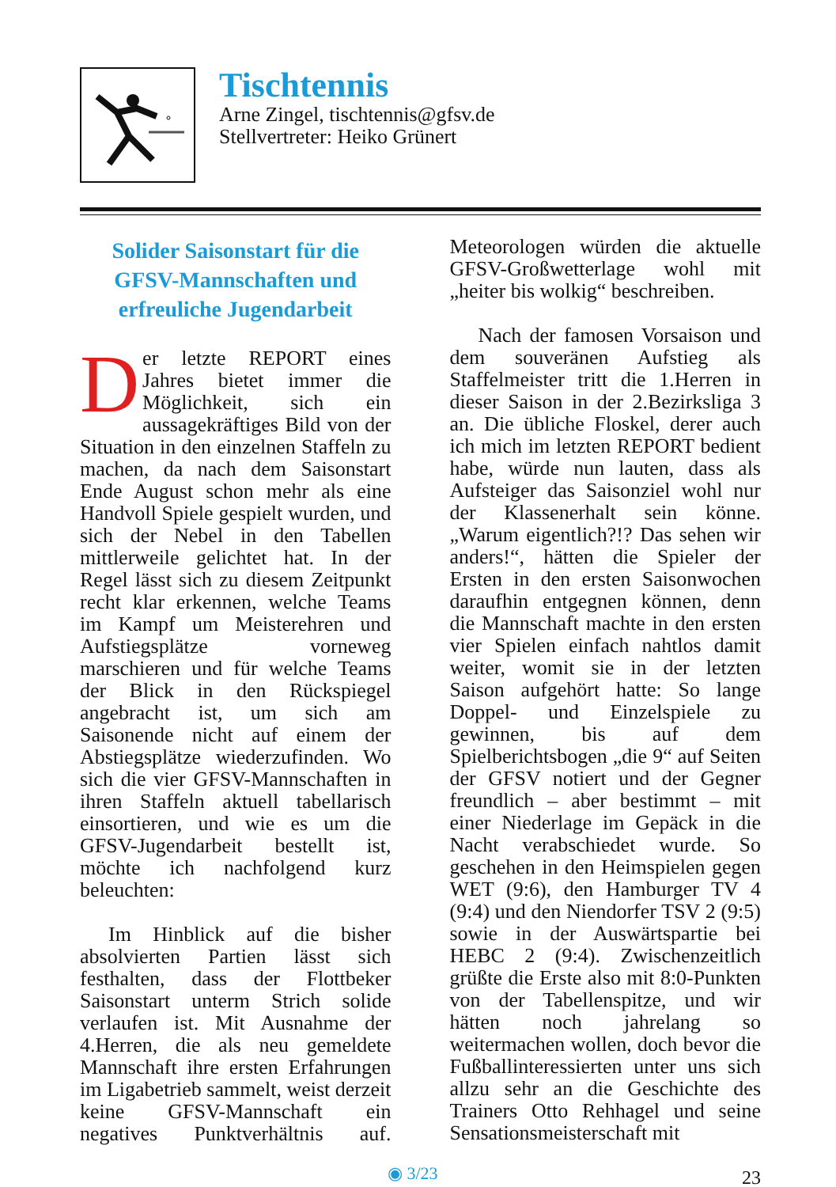Tischtennis
Arne Zingel, tischtennis@gfsv.de
Stellvertreter: Heiko Grünert
Solider Saisonstart für die GFSV-Mannschaften und erfreuliche Jugendarbeit
Der letzte REPORT eines Jahres bietet immer die Möglichkeit, sich ein aussagekräftiges Bild von der Situation in den einzelnen Staffeln zu machen, da nach dem Saisonstart Ende August schon mehr als eine Handvoll Spiele gespielt wurden, und sich der Nebel in den Tabellen mittlerweile gelichtet hat. In der Regel lässt sich zu diesem Zeitpunkt recht klar erkennen, welche Teams im Kampf um Meisterehren und Aufstiegsplätze vorneweg marschieren und für welche Teams der Blick in den Rückspiegel angebracht ist, um sich am Saisonende nicht auf einem der Abstiegsplätze wiederzufinden. Wo sich die vier GFSV-Mannschaften in ihren Staffeln aktuell tabellarisch einsortieren, und wie es um die GFSV-Jugendarbeit bestellt ist, möchte ich nachfolgend kurz beleuchten:
Im Hinblick auf die bisher absolvierten Partien lässt sich festhalten, dass der Flottbeker Saisonstart unterm Strich solide verlaufen ist. Mit Ausnahme der 4.Herren, die als neu gemeldete Mannschaft ihre ersten Erfahrungen im Ligabetrieb sammelt, weist derzeit keine GFSV-Mannschaft ein negatives Punktverhältnis auf. Meteorologen würden die aktuelle GFSV-Großwetterlage wohl mit „heiter bis wolkig“ beschreiben.
Nach der famosen Vorsaison und dem souveränen Aufstieg als Staffelmeister tritt die 1.Herren in dieser Saison in der 2.Bezirksliga 3 an. Die übliche Floskel, derer auch ich mich im letzten REPORT bedient habe, würde nun lauten, dass als Aufsteiger das Saisonziel wohl nur der Klassenerhalt sein könne. „Warum eigentlich?!? Das sehen wir anders!“, hätten die Spieler der Ersten in den ersten Saisonwochen daraufhin entgegnen können, denn die Mannschaft machte in den ersten vier Spielen einfach nahtlos damit weiter, womit sie in der letzten Saison aufgehört hatte: So lange Doppel- und Einzelspiele zu gewinnen, bis auf dem Spielberichtsbogen „die 9“ auf Seiten der GFSV notiert und der Gegner freundlich – aber bestimmt – mit einer Niederlage im Gepäck in die Nacht verabschiedet wurde. So geschehen in den Heimspielen gegen WET (9:6), den Hamburger TV 4 (9:4) und den Niendorfer TSV 2 (9:5) sowie in der Auswärtspartie bei HEBC 2 (9:4). Zwischenzeitlich grüßte die Erste also mit 8:0-Punkten von der Tabellenspitze, und wir hätten noch jahrelang so weitermachen wollen, doch bevor die Fußballinteressierten unter uns sich allzu sehr an die Geschichte des Trainers Otto Rehhagel und seine Sensationsmeisterschaft mit
◉ 3/23 23